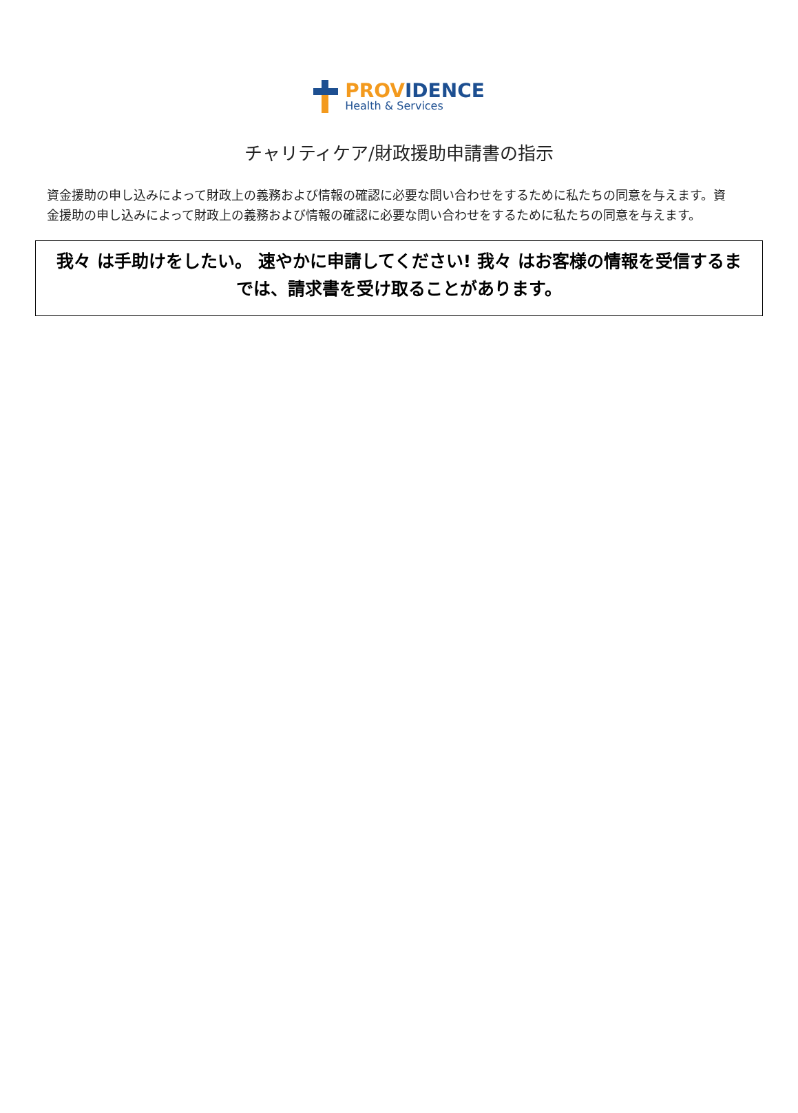PROVIDENCE
Health & Services
チャリティケア/財政援助申請書の指示
資金援助の申し込みによって財政上の義務および情報の確認に必要な問い合わせをするために私たちの同意を与えます。資金援助の申し込みによって財政上の義務および情報の確認に必要な問い合わせをするために私たちの同意を与えます。
我々 は手助けをしたい。 速やかに申請してください! 我々 はお客様の情報を受信するまでは、請求書を受け取ることがあります。